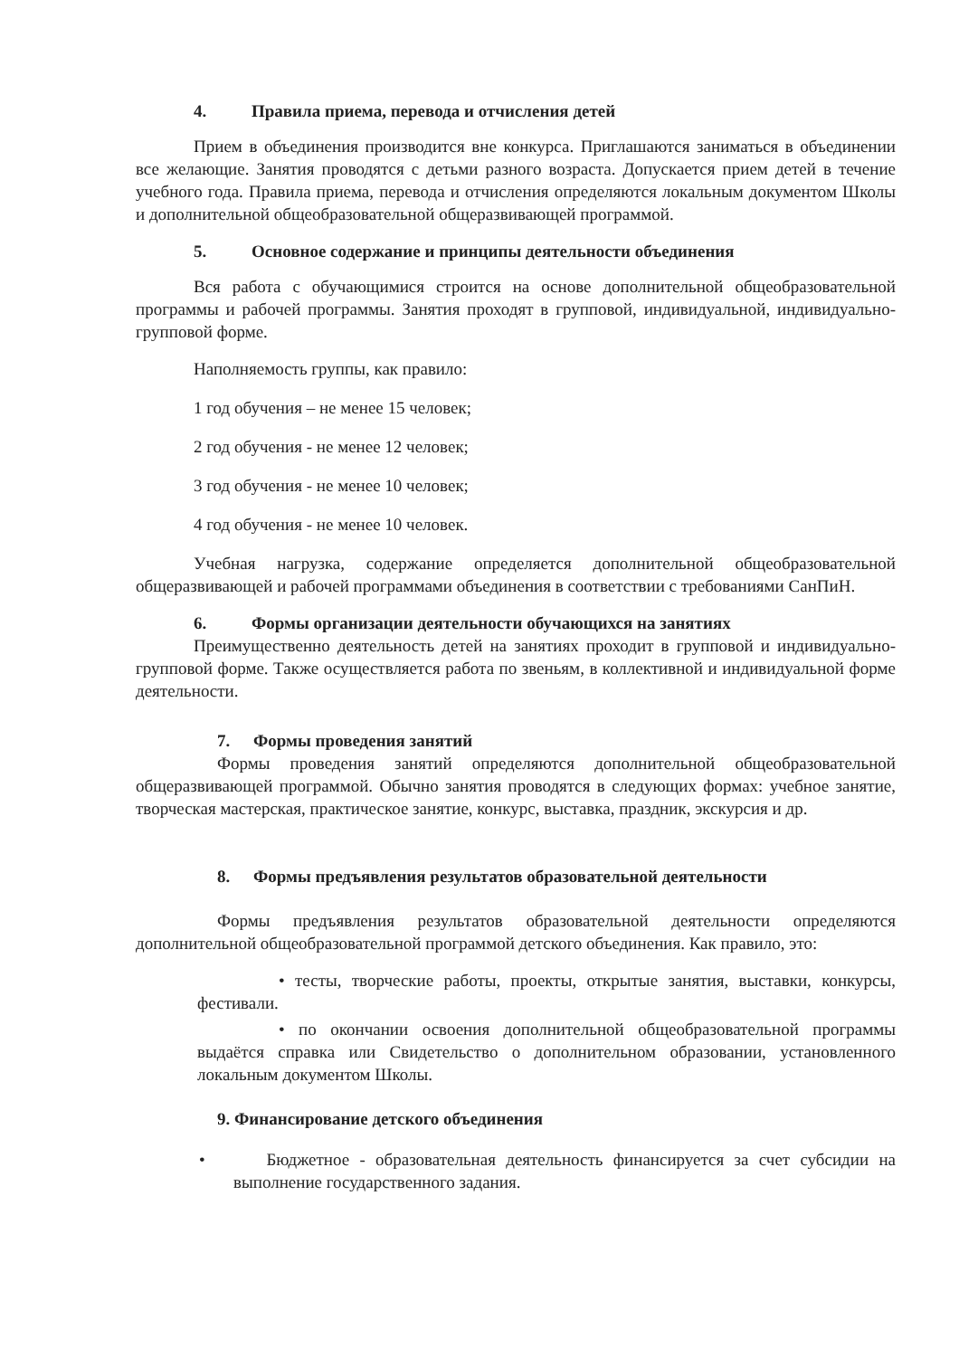4. Правила приема, перевода и отчисления детей
Прием в объединения производится вне конкурса. Приглашаются заниматься в объединении все желающие. Занятия проводятся с детьми разного возраста. Допускается прием детей в течение учебного года. Правила приема, перевода и отчисления определяются локальным документом Школы и дополнительной общеобразовательной общеразвивающей программой.
5. Основное содержание и принципы деятельности объединения
Вся работа с обучающимися строится на основе дополнительной общеобразовательной программы и рабочей программы. Занятия проходят в групповой, индивидуальной, индивидуально-групповой форме.
Наполняемость группы, как правило:
1 год обучения – не менее 15 человек;
2 год обучения - не менее 12 человек;
3 год обучения - не менее 10 человек;
4 год обучения - не менее 10 человек.
Учебная нагрузка, содержание определяется дополнительной общеобразовательной общеразвивающей и рабочей программами объединения в соответствии с требованиями СанПиН.
6. Формы организации деятельности обучающихся на занятиях
Преимущественно деятельность детей на занятиях проходит в групповой и индивидуально-групповой форме. Также осуществляется работа по звеньям, в коллективной и индивидуальной форме деятельности.
7. Формы проведения занятий
Формы проведения занятий определяются дополнительной общеобразовательной общеразвивающей программой. Обычно занятия проводятся в следующих формах: учебное занятие, творческая мастерская, практическое занятие, конкурс, выставка, праздник, экскурсия и др.
8. Формы предъявления результатов образовательной деятельности
Формы предъявления результатов образовательной деятельности определяются дополнительной общеобразовательной программой детского объединения. Как правило, это:
• тесты, творческие работы, проекты, открытые занятия, выставки, конкурсы, фестивали.
• по окончании освоения дополнительной общеобразовательной программы выдаётся справка или Свидетельство о дополнительном образовании, установленного локальным документом Школы.
9. Финансирование детского объединения
• Бюджетное - образовательная деятельность финансируется за счет субсидии на выполнение государственного задания.